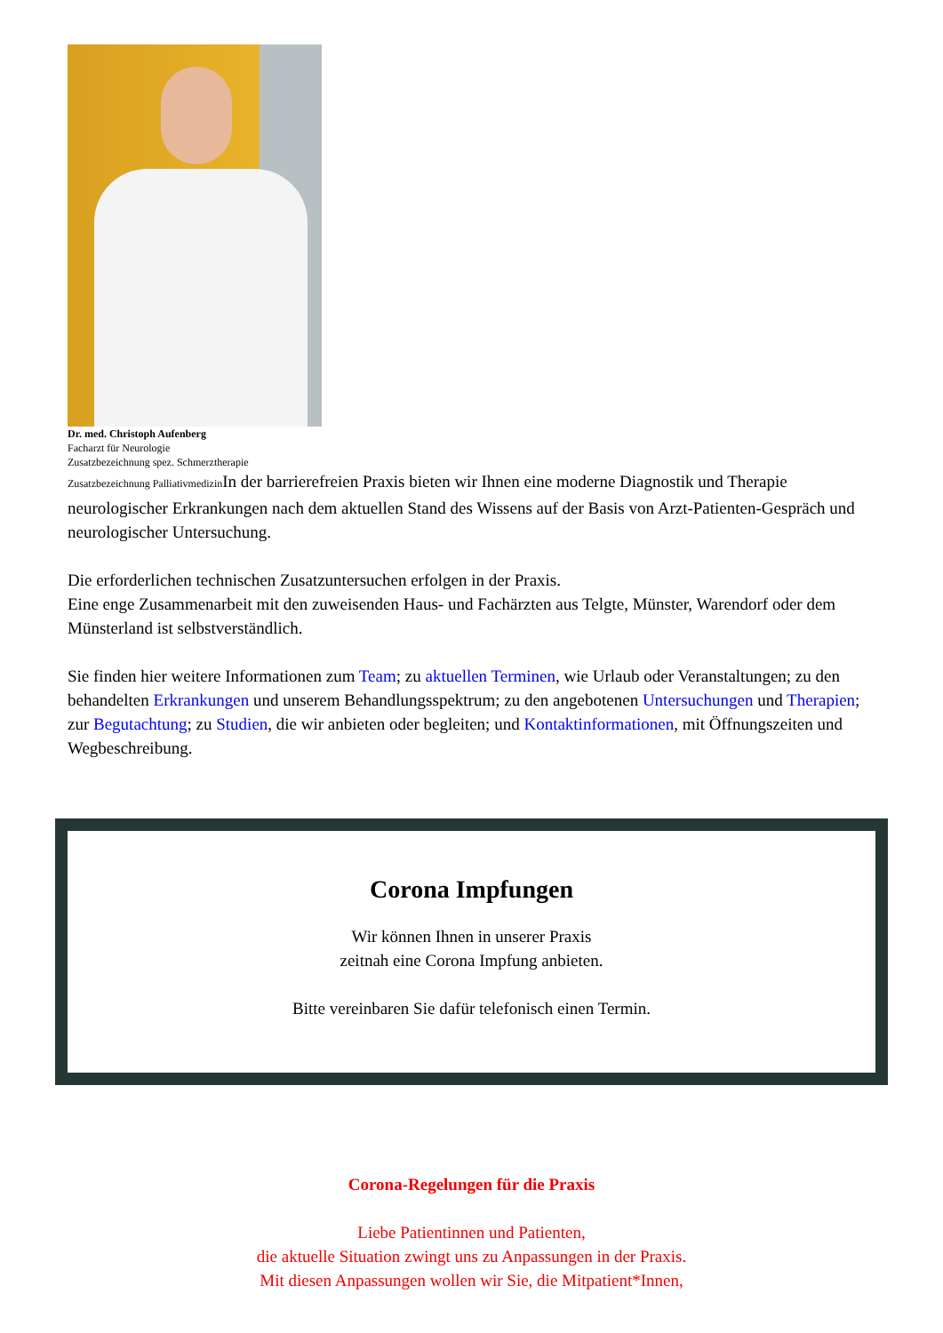Dr. med. Christoph Aufenberg
Facharzt für Neurologie
Zusatzbezeichnung spez. Schmerztherapie
Zusatzbezeichnung Palliativmedizin In der barrierefreien Praxis bieten wir Ihnen eine moderne Diagnostik und Therapie neurologischer Erkrankungen nach dem aktuellen Stand des Wissens auf der Basis von Arzt-Patienten-Gespräch und neurologischer Untersuchung.
Die erforderlichen technischen Zusatzuntersuchen erfolgen in der Praxis.
Eine enge Zusammenarbeit mit den zuweisenden Haus- und Fachärzten aus Telgte, Münster, Warendorf oder dem Münsterland ist selbstverständlich.
Sie finden hier weitere Informationen zum Team; zu aktuellen Terminen, wie Urlaub oder Veranstaltungen; zu den behandelten Erkrankungen und unserem Behandlungsspektrum; zu den angebotenen Untersuchungen und Therapien; zur Begutachtung; zu Studien, die wir anbieten oder begleiten; und Kontaktinformationen, mit Öffnungszeiten und Wegbeschreibung.
Corona Impfungen
Wir können Ihnen in unserer Praxis
zeitnah eine Corona Impfung anbieten.
Bitte vereinbaren Sie dafür telefonisch einen Termin.
Corona-Regelungen für die Praxis
Liebe Patientinnen und Patienten,
die aktuelle Situation zwingt uns zu Anpassungen in der Praxis.
Mit diesen Anpassungen wollen wir Sie, die Mitpatient*Innen,